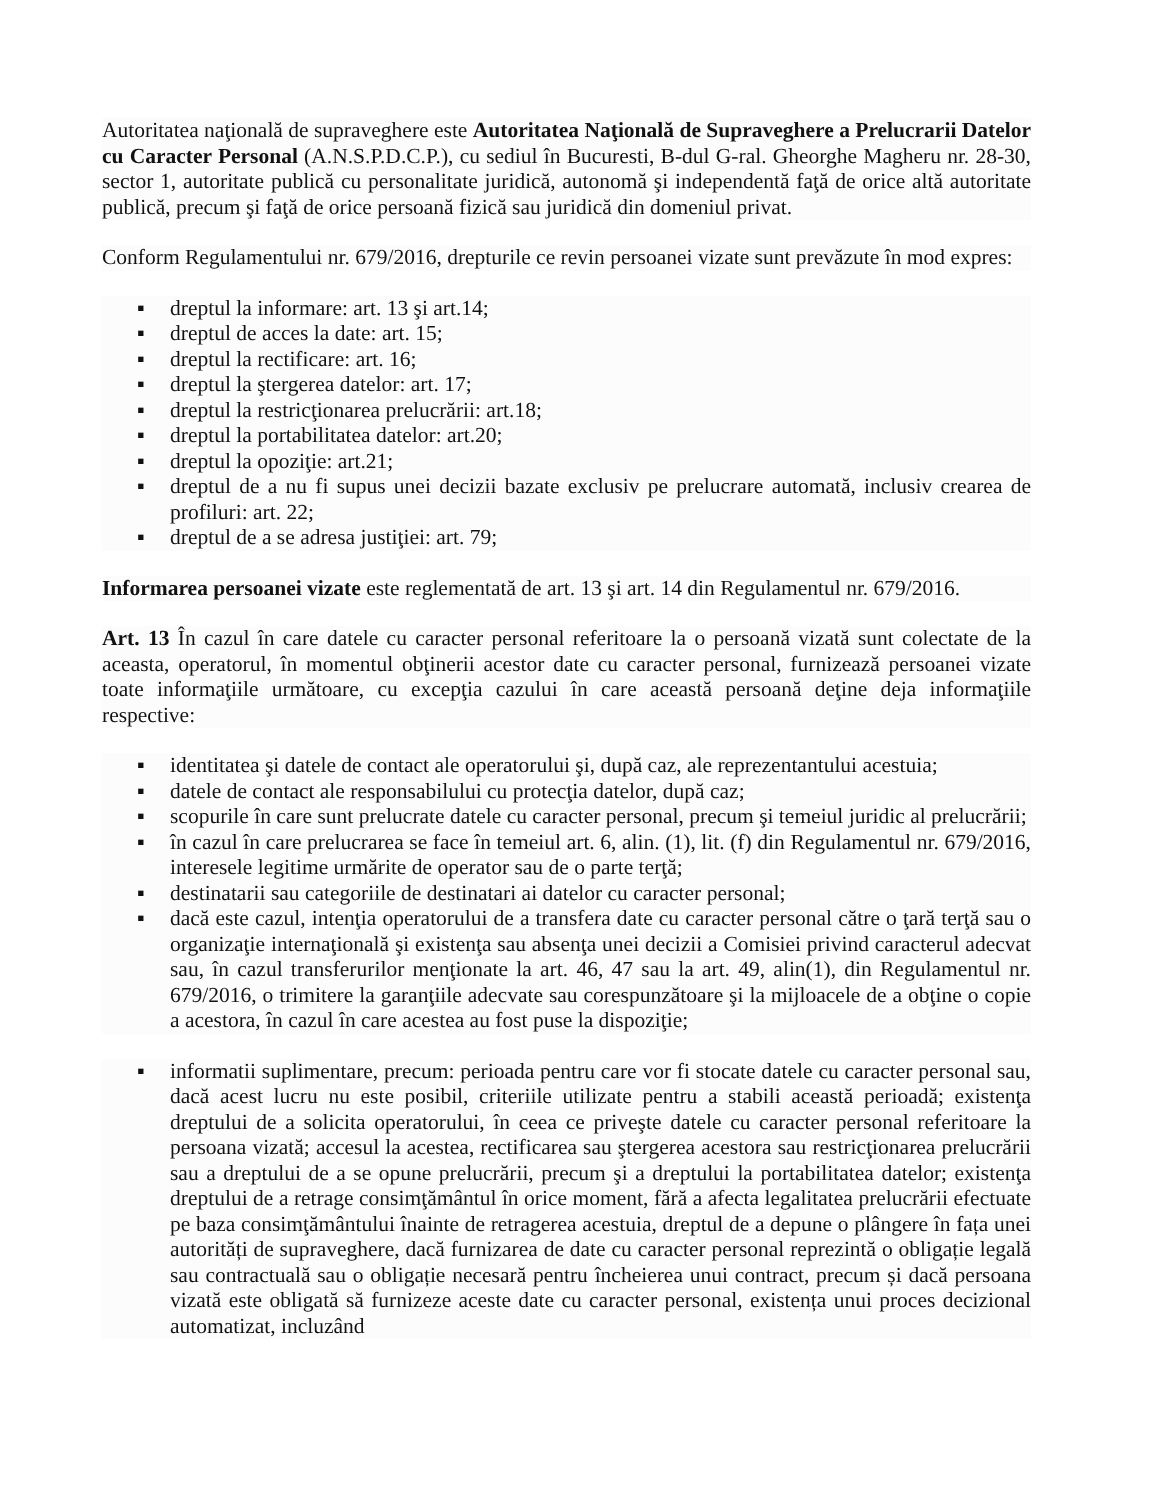Autoritatea naţională de supraveghere este Autoritatea Naţională de Supraveghere a Prelucrarii Datelor cu Caracter Personal (A.N.S.P.D.C.P.), cu sediul în Bucuresti, B-dul G-ral. Gheorghe Magheru nr. 28-30, sector 1, autoritate publică cu personalitate juridică, autonomă şi independentă faţă de orice altă autoritate publică, precum şi faţă de orice persoană fizică sau juridică din domeniul privat.
Conform Regulamentului nr. 679/2016, drepturile ce revin persoanei vizate sunt prevăzute în mod expres:
▪ dreptul la informare: art. 13 şi art.14;
▪ dreptul de acces la date: art. 15;
▪ dreptul la rectificare: art. 16;
▪ dreptul la ştergerea datelor: art. 17;
▪ dreptul la restricţionarea prelucrării: art.18;
▪ dreptul la portabilitatea datelor: art.20;
▪ dreptul la opoziţie: art.21;
▪ dreptul de a nu fi supus unei decizii bazate exclusiv pe prelucrare automată, inclusiv crearea de profiluri: art. 22;
▪ dreptul de a se adresa justiţiei: art. 79;
Informarea persoanei vizate este reglementată de art. 13 şi art. 14 din Regulamentul nr. 679/2016.
Art. 13 În cazul în care datele cu caracter personal referitoare la o persoană vizată sunt colectate de la aceasta, operatorul, în momentul obţinerii acestor date cu caracter personal, furnizează persoanei vizate toate informaţiile următoare, cu excepţia cazului în care această persoană deţine deja informaţiile respective:
▪ identitatea şi datele de contact ale operatorului şi, după caz, ale reprezentantului acestuia;
▪ datele de contact ale responsabilului cu protecţia datelor, după caz;
▪ scopurile în care sunt prelucrate datele cu caracter personal, precum şi temeiul juridic al prelucrării;
▪ în cazul în care prelucrarea se face în temeiul art. 6, alin. (1), lit. (f) din Regulamentul nr. 679/2016, interesele legitime urmărite de operator sau de o parte terţă;
▪ destinatarii sau categoriile de destinatari ai datelor cu caracter personal;
▪ dacă este cazul, intenţia operatorului de a transfera date cu caracter personal către o ţară terţă sau o organizaţie internaţională şi existenţa sau absenţa unei decizii a Comisiei privind caracterul adecvat sau, în cazul transferurilor menţionate la art. 46, 47 sau la art. 49, alin(1), din Regulamentul nr. 679/2016, o trimitere la garanţiile adecvate sau corespunzătoare şi la mijloacele de a obţine o copie a acestora, în cazul în care acestea au fost puse la dispoziţie;
▪ informatii suplimentare, precum: perioada pentru care vor fi stocate datele cu caracter personal sau, dacă acest lucru nu este posibil, criteriile utilizate pentru a stabili această perioadă; existenţa dreptului de a solicita operatorului, în ceea ce priveşte datele cu caracter personal referitoare la persoana vizată; accesul la acestea, rectificarea sau ştergerea acestora sau restricţionarea prelucrării sau a dreptului de a se opune prelucrării, precum şi a dreptului la portabilitatea datelor; existenţa dreptului de a retrage consimţământul în orice moment, fără a afecta legalitatea prelucrării efectuate pe baza consimţământului înainte de retragerea acestuia, dreptul de a depune o plângere în fața unei autorități de supraveghere, dacă furnizarea de date cu caracter personal reprezintă o obligație legală sau contractuală sau o obligație necesară pentru încheierea unui contract, precum și dacă persoana vizată este obligată să furnizeze aceste date cu caracter personal, existența unui proces decizional automatizat, incluzând